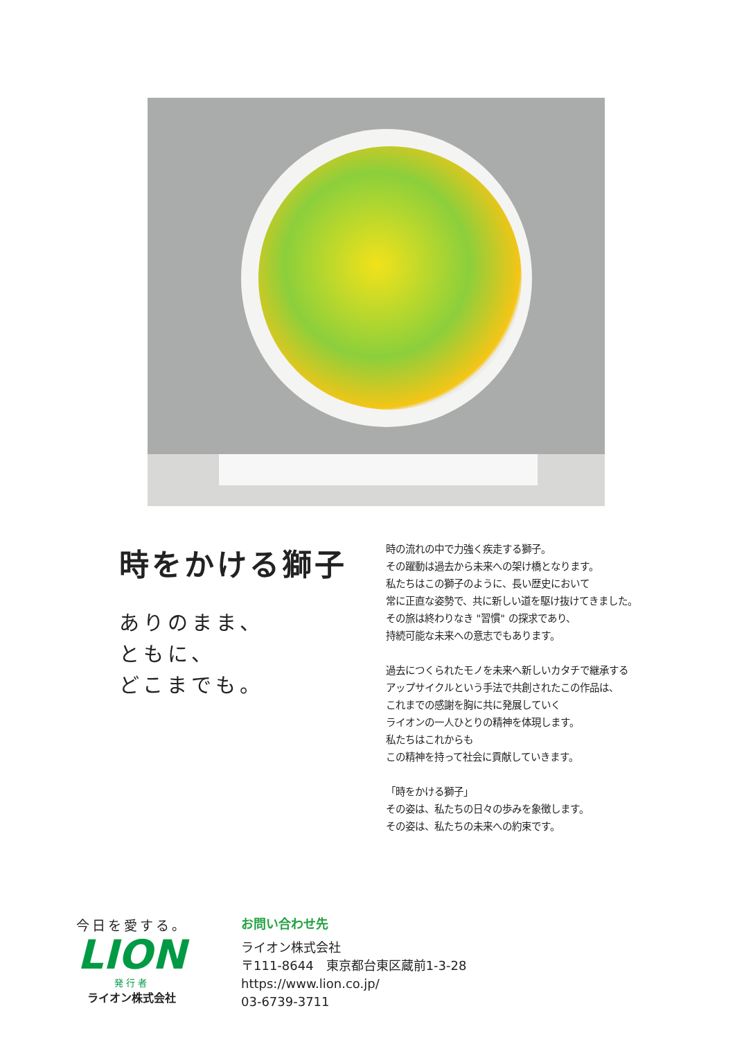時をかける獅子
ありのまま、
ともに、
どこまでも。
時の流れの中で力強く疾走する獅子。
その躍動は過去から未来への架け橋となります。
私たちはこの獅子のように、長い歴史において
常に正直な姿勢で、共に新しい道を駆け抜けてきました。
その旅は終わりなき "習慣" の探求であり、
持続可能な未来への意志でもあります。
過去につくられたモノを未来へ新しいカタチで継承する
アップサイクルという手法で共創されたこの作品は、
これまでの感謝を胸に共に発展していく
ライオンの一人ひとりの精神を体現します。
私たちはこれからも
この精神を持って社会に貢献していきます。
「時をかける獅子」
その姿は、私たちの日々の歩みを象徴します。
その姿は、私たちの未来への約束です。
今日を愛する。
LION
発行者
ライオン株式会社
お問い合わせ先
ライオン株式会社
〒111-8644　東京都台東区蔵前1-3-28
https://www.lion.co.jp/
03-6739-3711